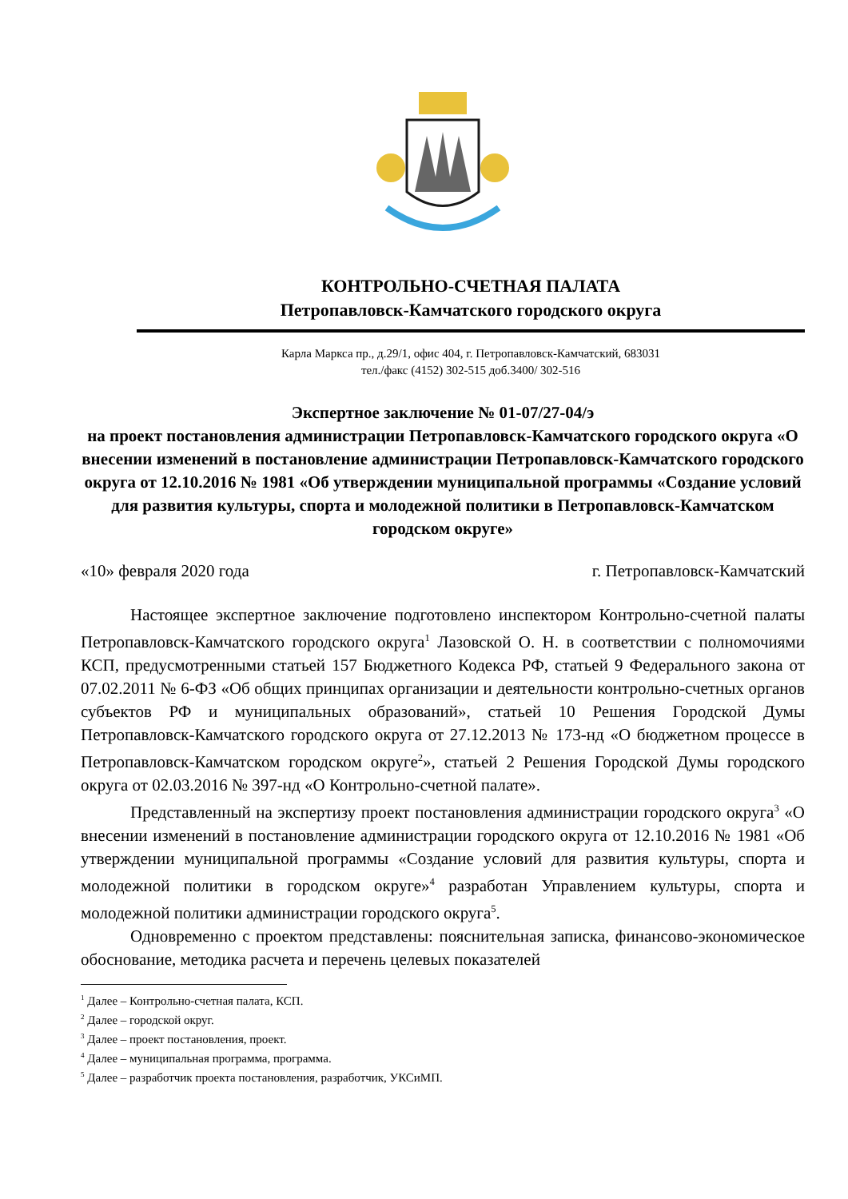КОНТРОЛЬНО-СЧЕТНАЯ ПАЛАТА
Петропавловск-Камчатского городского округа
Карла Маркса пр., д.29/1, офис 404, г. Петропавловск-Камчатский, 683031
тел./факс (4152) 302-515 доб.3400/ 302-516
Экспертное заключение № 01-07/27-04/э
на проект постановления администрации Петропавловск-Камчатского городского округа «О внесении изменений в постановление администрации Петропавловск-Камчатского городского округа от 12.10.2016 № 1981 «Об утверждении муниципальной программы «Создание условий для развития культуры, спорта и молодежной политики в Петропавловск-Камчатском городском округе»
«10» февраля 2020 года г. Петропавловск-Камчатский
Настоящее экспертное заключение подготовлено инспектором Контрольно-счетной палаты Петропавловск-Камчатского городского округа<sup>1</sup> Лазовской О. Н. в соответствии с полномочиями КСП, предусмотренными статьей 157 Бюджетного Кодекса РФ, статьей 9 Федерального закона от 07.02.2011 № 6-ФЗ «Об общих принципах организации и деятельности контрольно-счетных органов субъектов РФ и муниципальных образований», статьей 10 Решения Городской Думы Петропавловск-Камчатского городского округа от 27.12.2013 № 173-нд «О бюджетном процессе в Петропавловск-Камчатском городском округе<sup>2</sup>», статьей 2 Решения Городской Думы городского округа от 02.03.2016 № 397-нд «О Контрольно-счетной палате».
Представленный на экспертизу проект постановления администрации городского округа<sup>3</sup> «О внесении изменений в постановление администрации городского округа от 12.10.2016 № 1981 «Об утверждении муниципальной программы «Создание условий для развития культуры, спорта и молодежной политики в городском округе»<sup>4</sup> разработан Управлением культуры, спорта и молодежной политики администрации городского округа<sup>5</sup>.
Одновременно с проектом представлены: пояснительная записка, финансово-экономическое обоснование, методика расчета и перечень целевых показателей
<sup>1</sup> Далее – Контрольно-счетная палата, КСП.
<sup>2</sup> Далее – городской округ.
<sup>3</sup> Далее – проект постановления, проект.
<sup>4</sup> Далее – муниципальная программа, программа.
<sup>5</sup> Далее – разработчик проекта постановления, разработчик, УКСиМП.